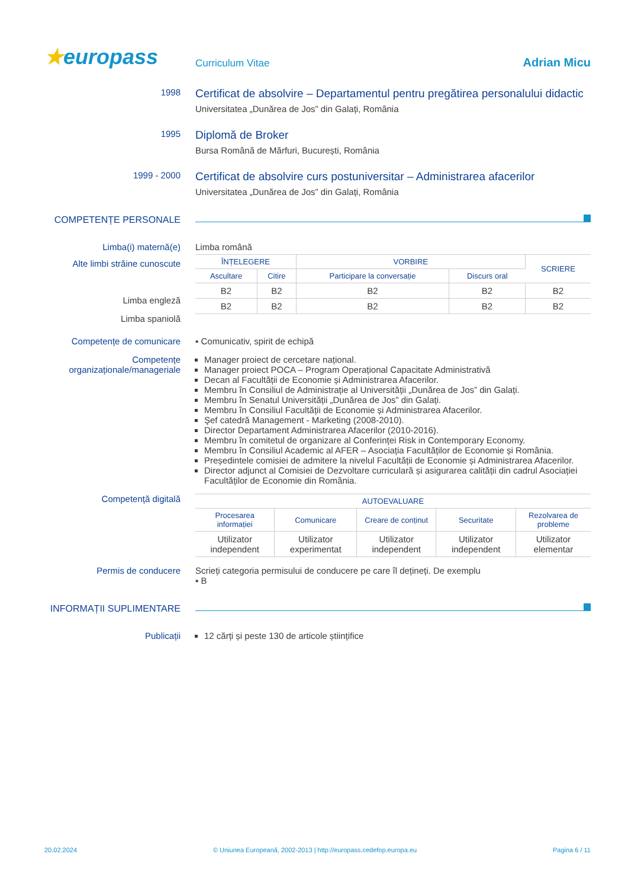★europass
Curriculum Vitae
Adrian Micu
1998
Certificat de absolvire – Departamentul pentru pregătirea personalului didactic
Universitatea „Dunărea de Jos” din Galați, România
1995
Diplomă de Broker
Bursa Română de Mărfuri, București, România
1999 - 2000
Certificat de absolvire curs postuniversitar – Administrarea afacerilor
Universitatea „Dunărea de Jos” din Galați, România
COMPETENȚE PERSONALE
Limba(i) maternă(e) Limba română
Alte limbi străine cunoscute
Limba engleză
Limba spaniolă
| ÎNȚELEGERE | | VORBIRE | | SCRIERE |
| --- | --- | --- | --- | --- |
| Ascultare | Citire | Participare la conversație | Discurs oral | |
| B2 | B2 | B2 | B2 | B2 |
| B2 | B2 | B2 | B2 | B2 |
Competențe de comunicare ▪ Comunicativ, spirit de echipă
Competențe organizaționale/manageriale
Manager proiect de cercetare național.
Manager proiect POCA – Program Operațional Capacitate Administrativă
Decan al Facultății de Economie și Administrarea Afacerilor.
Membru în Consiliul de Administrație al Universității „Dunărea de Jos” din Galați.
Membru în Senatul Universității „Dunărea de Jos” din Galați.
Membru în Consiliul Facultății de Economie și Administrarea Afacerilor.
Şef catedră Management - Marketing (2008-2010).
Director Departament Administrarea Afacerilor (2010-2016).
Membru în comitetul de organizare al Conferinței Risk in Contemporary Economy.
Membru în Consiliul Academic al AFER – Asociația Facultăților de Economie și România.
Președintele comisiei de admitere la nivelul Facultății de Economie și Administrarea Afacerilor.
Director adjunct al Comisiei de Dezvoltare curriculară și asigurarea calității din cadrul Asociației Facultăților de Economie din România.
Competență digitală
| AUTOEVALUARE | | | | |
| --- | --- | --- | --- | --- |
| Procesarea informației | Comunicare | Creare de conținut | Securitate | Rezolvarea de probleme |
| Utilizator independent | Utilizator experimentat | Utilizator independent | Utilizator independent | Utilizator elementar |
Permis de conducere Scrieți categoria permisului de conducere pe care îl dețineți. De exemplu
▪ B
INFORMAȚII SUPLIMENTARE
Publicații 12 cărți și peste 130 de articole științifice
20.02.2024 © Uniunea Europeană, 2002-2013 | http://europass.cedefop.europa.eu Pagina 6 / 11